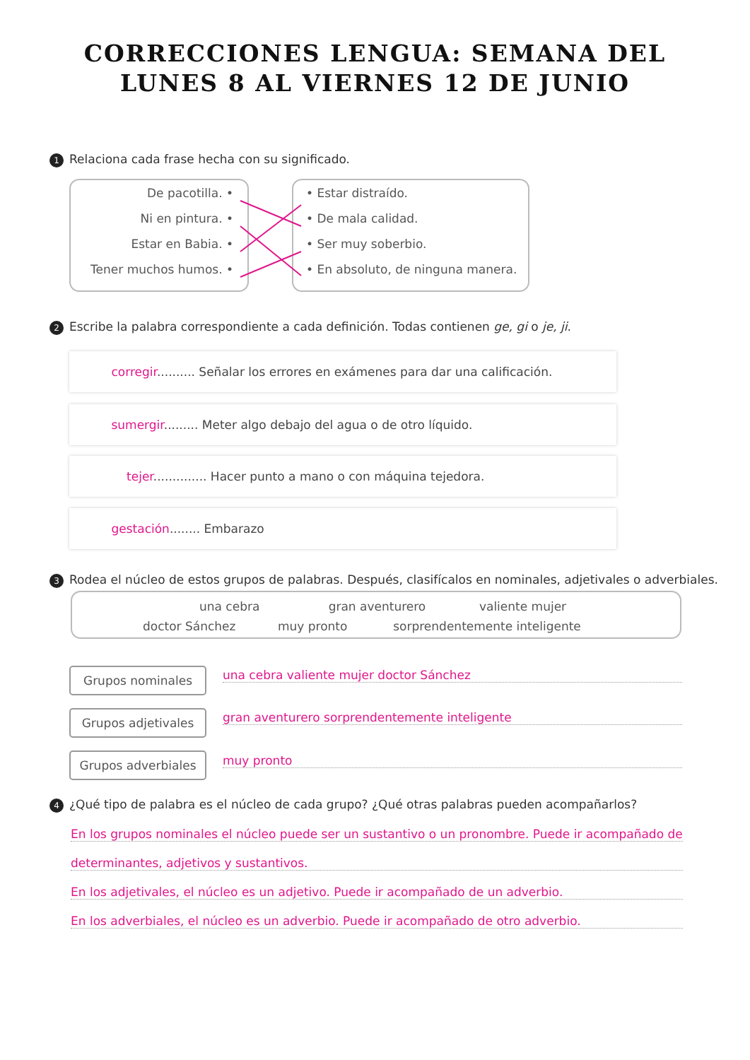CORRECCIONES LENGUA: SEMANA DEL
LUNES 8 AL VIERNES 12 DE JUNIO
1 Relaciona cada frase hecha con su significado.
De pacotilla. •
Ni en pintura. •
Estar en Babia. •
Tener muchos humos. •
• Estar distraído.
• De mala calidad.
• Ser muy soberbio.
• En absoluto, de ninguna manera.
2 Escribe la palabra correspondiente a cada definición. Todas contienen ge, gi o je, ji.
corregir.......... Señalar los errores en exámenes para dar una calificación.
sumergir......... Meter algo debajo del agua o de otro líquido.
tejer.............. Hacer punto a mano o con máquina tejedora.
gestación........ Embarazo
3 Rodea el núcleo de estos grupos de palabras. Después, clasifícalos en nominales, adjetivales o adverbiales.
una cebra gran aventurero valiente mujer
doctor Sánchez muy pronto sorprendentemente inteligente
Grupos nominales una cebra valiente mujer doctor Sánchez
Grupos adjetivales gran aventurero sorprendentemente inteligente
Grupos adverbiales muy pronto
4 ¿Qué tipo de palabra es el núcleo de cada grupo? ¿Qué otras palabras pueden acompañarlos?
En los grupos nominales el núcleo puede ser un sustantivo o un pronombre. Puede ir acompañado de
determinantes, adjetivos y sustantivos.
En los adjetivales, el núcleo es un adjetivo. Puede ir acompañado de un adverbio.
En los adverbiales, el núcleo es un adverbio. Puede ir acompañado de otro adverbio.